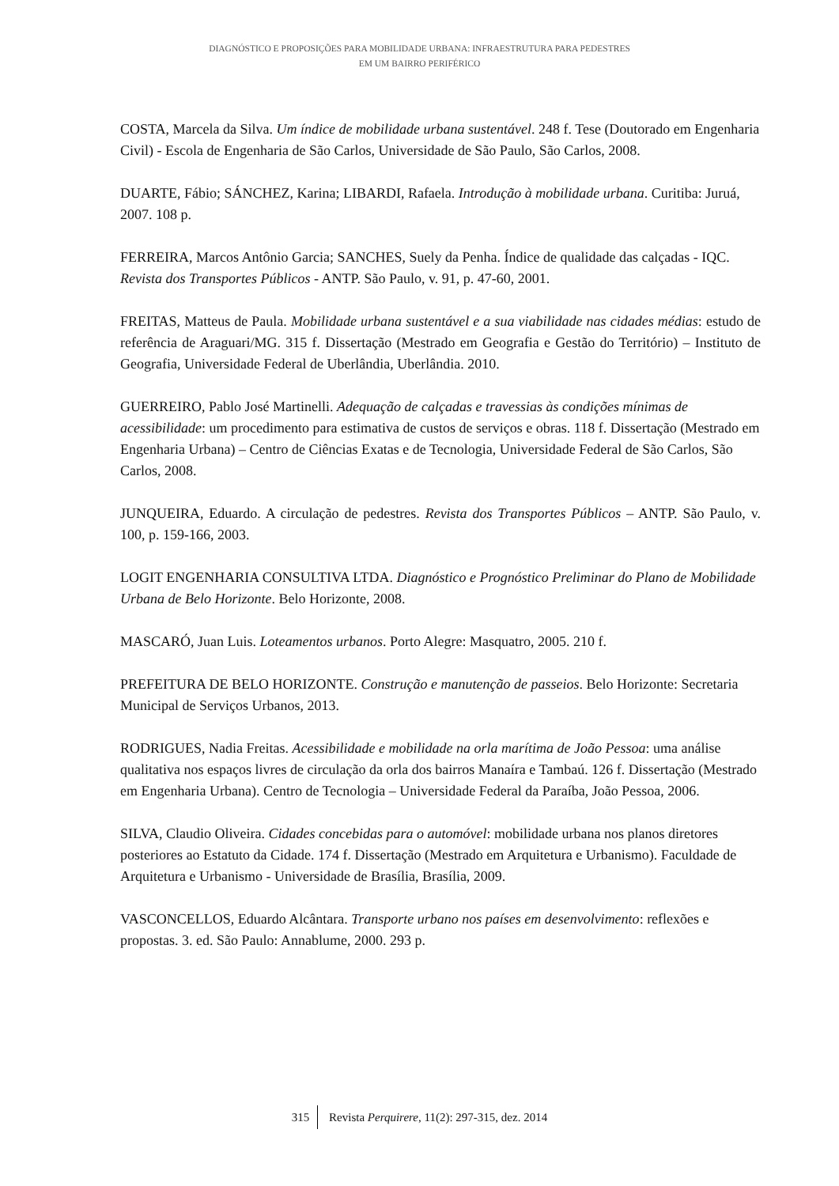DIAGNÓSTICO E PROPOSIÇÕES PARA MOBILIDADE URBANA: INFRAESTRUTURA PARA PEDESTRES
EM UM BAIRRO PERIFÉRICO
COSTA, Marcela da Silva. Um índice de mobilidade urbana sustentável. 248 f. Tese (Doutorado em Engenharia Civil) - Escola de Engenharia de São Carlos, Universidade de São Paulo, São Carlos, 2008.
DUARTE, Fábio; SÁNCHEZ, Karina; LIBARDI, Rafaela. Introdução à mobilidade urbana. Curitiba: Juruá, 2007. 108 p.
FERREIRA, Marcos Antônio Garcia; SANCHES, Suely da Penha. Índice de qualidade das calçadas - IQC. Revista dos Transportes Públicos - ANTP. São Paulo, v. 91, p. 47-60, 2001.
FREITAS, Matteus de Paula. Mobilidade urbana sustentável e a sua viabilidade nas cidades médias: estudo de referência de Araguari/MG. 315 f. Dissertação (Mestrado em Geografia e Gestão do Território) – Instituto de Geografia, Universidade Federal de Uberlândia, Uberlândia. 2010.
GUERREIRO, Pablo José Martinelli. Adequação de calçadas e travessias às condições mínimas de acessibilidade: um procedimento para estimativa de custos de serviços e obras. 118 f. Dissertação (Mestrado em Engenharia Urbana) – Centro de Ciências Exatas e de Tecnologia, Universidade Federal de São Carlos, São Carlos, 2008.
JUNQUEIRA, Eduardo. A circulação de pedestres. Revista dos Transportes Públicos – ANTP. São Paulo, v. 100, p. 159-166, 2003.
LOGIT ENGENHARIA CONSULTIVA LTDA. Diagnóstico e Prognóstico Preliminar do Plano de Mobilidade Urbana de Belo Horizonte. Belo Horizonte, 2008.
MASCARÓ, Juan Luis. Loteamentos urbanos. Porto Alegre: Masquatro, 2005. 210 f.
PREFEITURA DE BELO HORIZONTE. Construção e manutenção de passeios. Belo Horizonte: Secretaria Municipal de Serviços Urbanos, 2013.
RODRIGUES, Nadia Freitas. Acessibilidade e mobilidade na orla marítima de João Pessoa: uma análise qualitativa nos espaços livres de circulação da orla dos bairros Manaíra e Tambaú. 126 f. Dissertação (Mestrado em Engenharia Urbana). Centro de Tecnologia – Universidade Federal da Paraíba, João Pessoa, 2006.
SILVA, Claudio Oliveira. Cidades concebidas para o automóvel: mobilidade urbana nos planos diretores posteriores ao Estatuto da Cidade. 174 f. Dissertação (Mestrado em Arquitetura e Urbanismo). Faculdade de Arquitetura e Urbanismo - Universidade de Brasília, Brasília, 2009.
VASCONCELLOS, Eduardo Alcântara. Transporte urbano nos países em desenvolvimento: reflexões e propostas. 3. ed. São Paulo: Annablume, 2000. 293 p.
315 Revista Perquirere, 11(2): 297-315, dez. 2014